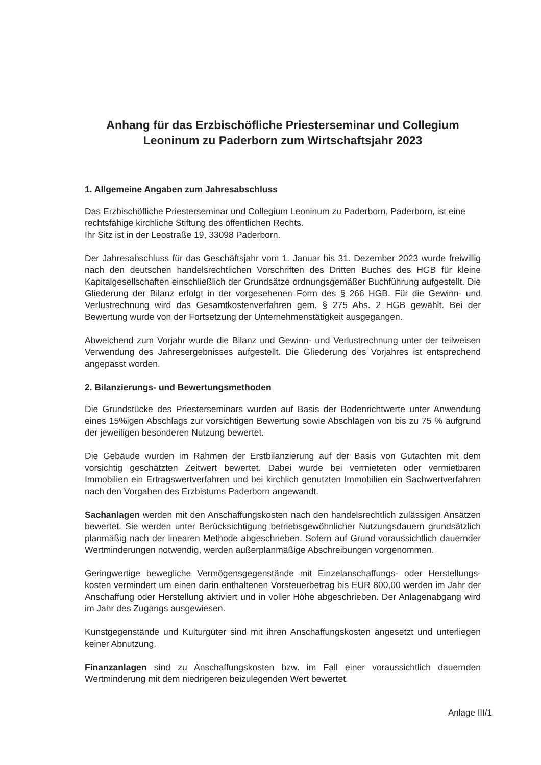Anhang für das Erzbischöfliche Priesterseminar und Collegium Leoninum zu Paderborn zum Wirtschaftsjahr 2023
1. Allgemeine Angaben zum Jahresabschluss
Das Erzbischöfliche Priesterseminar und Collegium Leoninum zu Paderborn, Paderborn, ist eine rechtsfähige kirchliche Stiftung des öffentlichen Rechts.
Ihr Sitz ist in der Leostraße 19, 33098 Paderborn.
Der Jahresabschluss für das Geschäftsjahr vom 1. Januar bis 31. Dezember 2023 wurde freiwillig nach den deutschen handelsrechtlichen Vorschriften des Dritten Buches des HGB für kleine Kapitalgesellschaften einschließlich der Grundsätze ordnungsgemäßer Buchführung aufgestellt. Die Gliederung der Bilanz erfolgt in der vorgesehenen Form des § 266 HGB. Für die Gewinn- und Verlustrechnung wird das Gesamtkostenverfahren gem. § 275 Abs. 2 HGB gewählt. Bei der Bewertung wurde von der Fortsetzung der Unternehmenstätigkeit ausgegangen.
Abweichend zum Vorjahr wurde die Bilanz und Gewinn- und Verlustrechnung unter der teilweisen Verwendung des Jahresergebnisses aufgestellt. Die Gliederung des Vorjahres ist entsprechend angepasst worden.
2. Bilanzierungs- und Bewertungsmethoden
Die Grundstücke des Priesterseminars wurden auf Basis der Bodenrichtwerte unter Anwendung eines 15%igen Abschlags zur vorsichtigen Bewertung sowie Abschlägen von bis zu 75 % aufgrund der jeweiligen besonderen Nutzung bewertet.
Die Gebäude wurden im Rahmen der Erstbilanzierung auf der Basis von Gutachten mit dem vorsichtig geschätzten Zeitwert bewertet. Dabei wurde bei vermieteten oder vermietbaren Immobilien ein Ertragswertverfahren und bei kirchlich genutzten Immobilien ein Sachwertverfahren nach den Vorgaben des Erzbistums Paderborn angewandt.
Sachanlagen werden mit den Anschaffungskosten nach den handelsrechtlich zulässigen Ansätzen bewertet. Sie werden unter Berücksichtigung betriebsgewöhnlicher Nutzungsdauern grundsätzlich planmäßig nach der linearen Methode abgeschrieben. Sofern auf Grund voraussichtlich dauernder Wertminderungen notwendig, werden außerplanmäßige Abschreibungen vorgenommen.
Geringwertige bewegliche Vermögensgegenstände mit Einzelanschaffungs- oder Herstellungs- kosten vermindert um einen darin enthaltenen Vorsteuerbetrag bis EUR 800,00 werden im Jahr der Anschaffung oder Herstellung aktiviert und in voller Höhe abgeschrieben. Der Anlagenabgang wird im Jahr des Zugangs ausgewiesen.
Kunstgegenstände und Kulturgüter sind mit ihren Anschaffungskosten angesetzt und unterliegen keiner Abnutzung.
Finanzanlagen sind zu Anschaffungskosten bzw. im Fall einer voraussichtlich dauernden Wertminderung mit dem niedrigeren beizulegenden Wert bewertet.
Anlage III/1